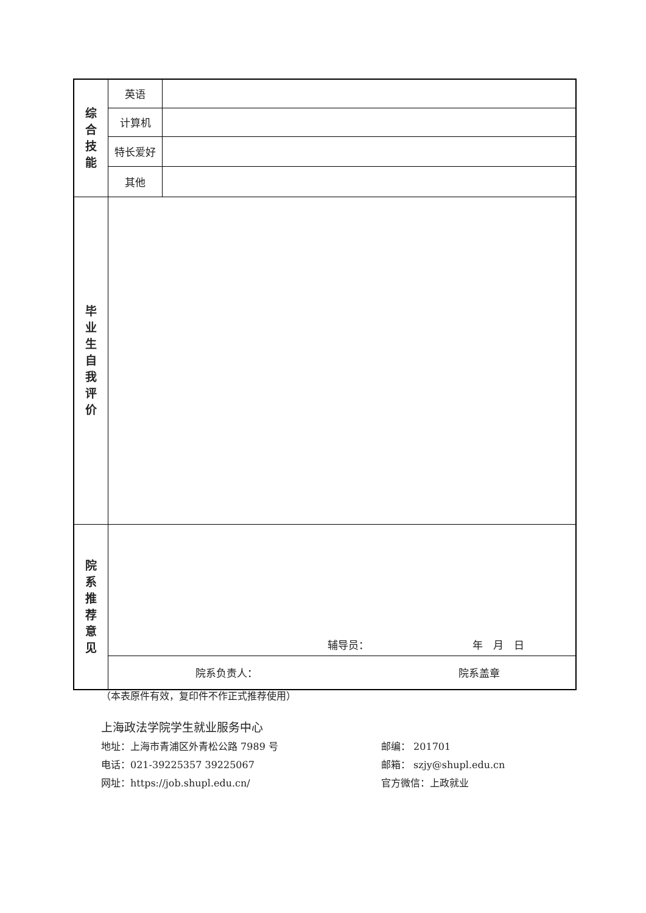| 综 合 技 能 | 英语 | |
| | 计算机 | |
| | 特长爱好 | |
| | 其他 | |
| 毕 业 生 自 我 评 价 | | |
| 院 系 推 荐 意 见 | 辅导员： 年 月 日 | |
| | 院系负责人： 院系盖章 | |
（本表原件有效，复印件不作正式推荐使用）
上海政法学院学生就业服务中心
地址：上海市青浦区外青松公路 7989 号 邮编： 201701
电话：021-39225357 39225067 邮箱： szjy@shupl.edu.cn
网址：https://job.shupl.edu.cn/ 官方微信：上政就业